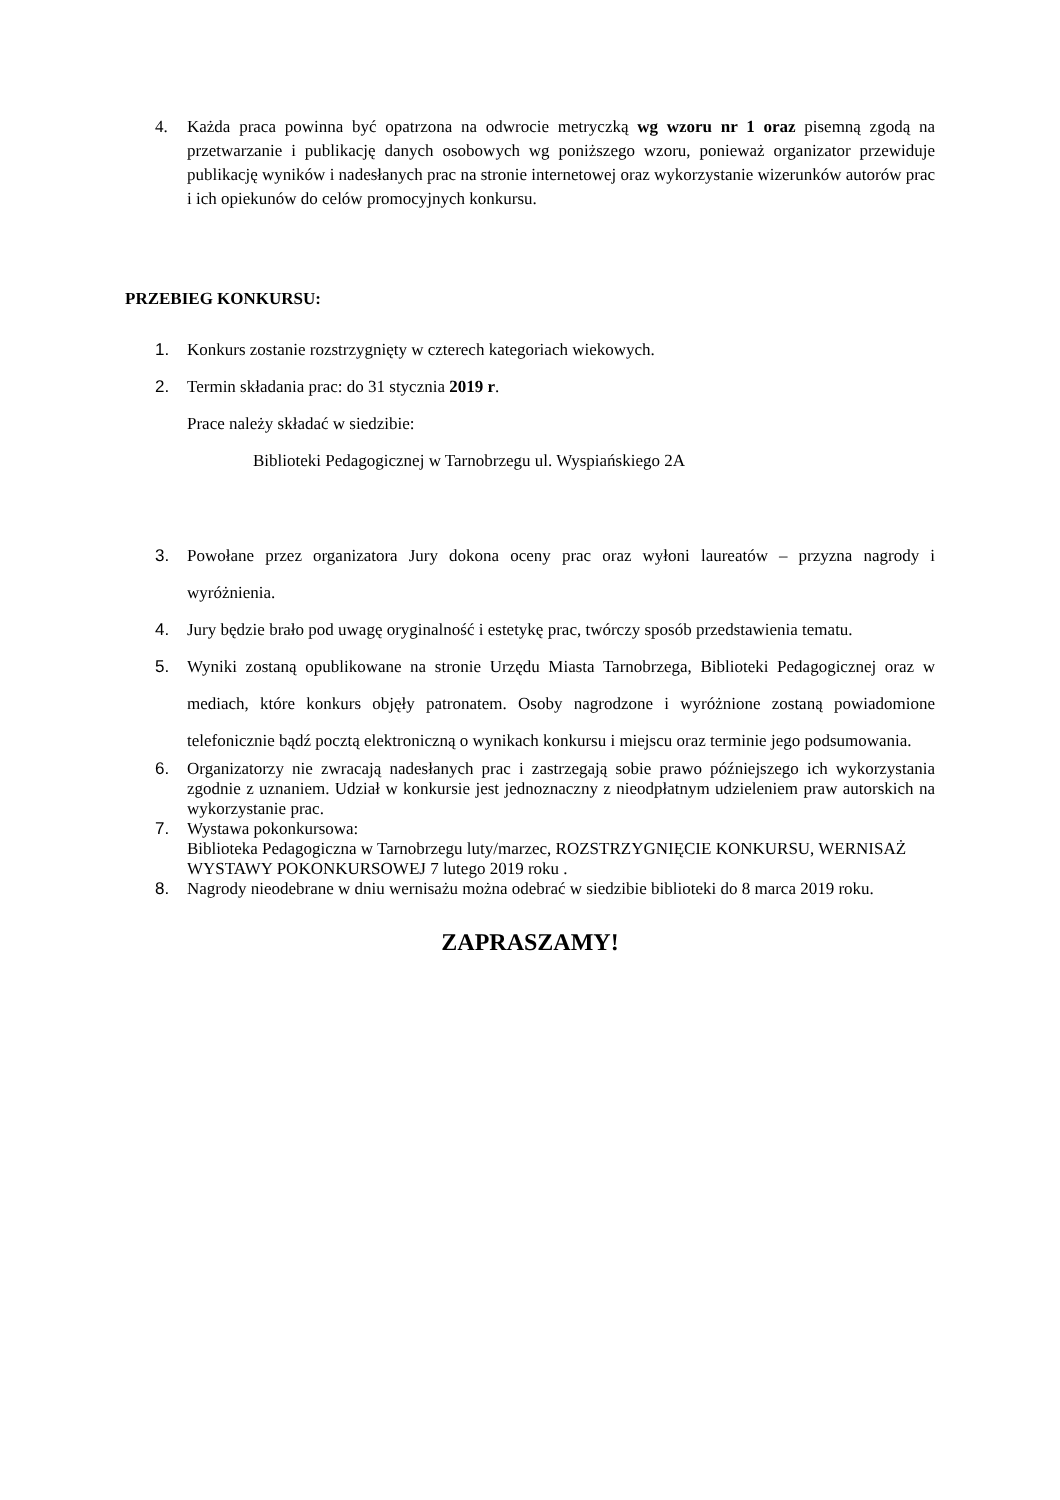4. Każda praca powinna być opatrzona na odwrocie metryczką wg wzoru nr 1 oraz pisemną zgodą na przetwarzanie i publikację danych osobowych wg poniższego wzoru, ponieważ organizator przewiduje publikację wyników i nadesłanych prac na stronie internetowej oraz wykorzystanie wizerunków autorów prac i ich opiekunów do celów promocyjnych konkursu.
PRZEBIEG KONKURSU:
1. Konkurs zostanie rozstrzygnięty w czterech kategoriach wiekowych.
2. Termin składania prac: do 31 stycznia 2019 r.
Prace należy składać w siedzibie:
Biblioteki Pedagogicznej w Tarnobrzegu ul. Wyspiańskiego 2A
3. Powołane przez organizatora Jury dokona oceny prac oraz wyłoni laureatów – przyzna nagrody i wyróżnienia.
4. Jury będzie brało pod uwagę oryginalność i estetykę prac, twórczy sposób przedstawienia tematu.
5. Wyniki zostaną opublikowane na stronie Urzędu Miasta Tarnobrzega, Biblioteki Pedagogicznej oraz w mediach, które konkurs objęły patronatem. Osoby nagrodzone i wyróżnione zostaną powiadomione telefonicznie bądź pocztą elektroniczną o wynikach konkursu i miejscu oraz terminie jego podsumowania.
6. Organizatorzy nie zwracają nadesłanych prac i zastrzegają sobie prawo późniejszego ich wykorzystania zgodnie z uznaniem. Udział w konkursie jest jednoznaczny z nieodpłatnym udzieleniem praw autorskich na wykorzystanie prac.
7. Wystawa pokonkursowa:
Biblioteka Pedagogiczna w Tarnobrzegu luty/marzec, ROZSTRZYGNIĘCIE KONKURSU, WERNISAŻ WYSTAWY POKONKURSOWEJ 7 lutego 2019 roku .
8. Nagrody nieodebrane w dniu wernisażu można odebrać w siedzibie biblioteki do 8 marca 2019 roku.
ZAPRASZAMY!